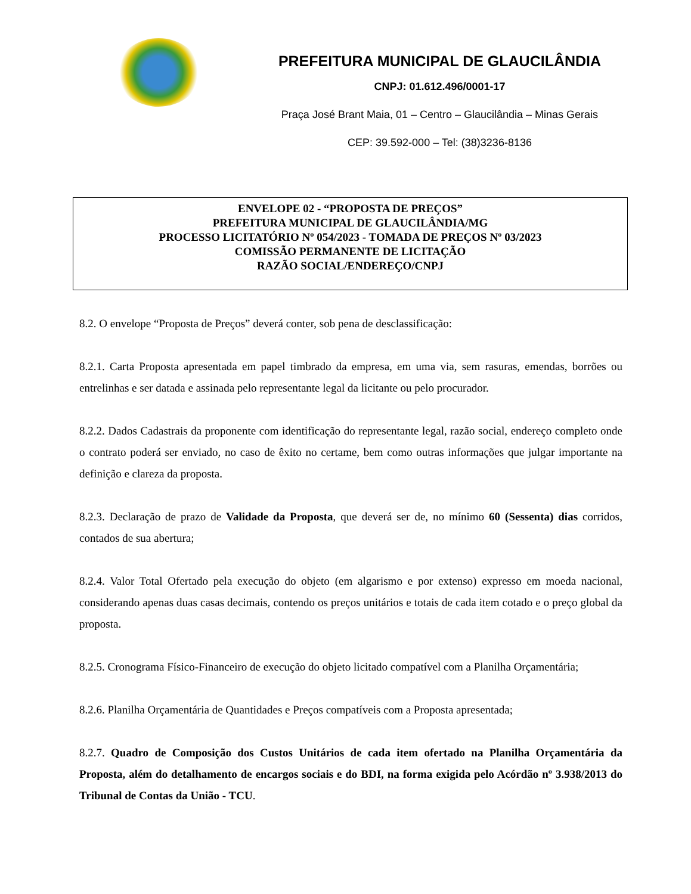PREFEITURA MUNICIPAL DE GLAUCILÂNDIA
CNPJ: 01.612.496/0001-17
Praça José Brant Maia, 01 – Centro – Glaucilândia – Minas Gerais
CEP: 39.592-000 – Tel: (38)3236-8136
ENVELOPE 02 - “PROPOSTA DE PREÇOS”
PREFEITURA MUNICIPAL DE GLAUCILÂNDIA/MG
PROCESSO LICITATÓRIO Nº 054/2023 - TOMADA DE PREÇOS Nº 03/2023
COMISSÃO PERMANENTE DE LICITAÇÃO
RAZÃO SOCIAL/ENDEREÇO/CNPJ
8.2. O envelope “Proposta de Preços” deverá conter, sob pena de desclassificação:
8.2.1. Carta Proposta apresentada em papel timbrado da empresa, em uma via, sem rasuras, emendas, borrões ou entrelinhas e ser datada e assinada pelo representante legal da licitante ou pelo procurador.
8.2.2. Dados Cadastrais da proponente com identificação do representante legal, razão social, endereço completo onde o contrato poderá ser enviado, no caso de êxito no certame, bem como outras informações que julgar importante na definição e clareza da proposta.
8.2.3. Declaração de prazo de Validade da Proposta, que deverá ser de, no mínimo 60 (Sessenta) dias corridos, contados de sua abertura;
8.2.4. Valor Total Ofertado pela execução do objeto (em algarismo e por extenso) expresso em moeda nacional, considerando apenas duas casas decimais, contendo os preços unitários e totais de cada item cotado e o preço global da proposta.
8.2.5. Cronograma Físico-Financeiro de execução do objeto licitado compatível com a Planilha Orçamentária;
8.2.6. Planilha Orçamentária de Quantidades e Preços compatíveis com a Proposta apresentada;
8.2.7. Quadro de Composição dos Custos Unitários de cada item ofertado na Planilha Orçamentária da Proposta, além do detalhamento de encargos sociais e do BDI, na forma exigida pelo Acórdão nº 3.938/2013 do Tribunal de Contas da União - TCU.